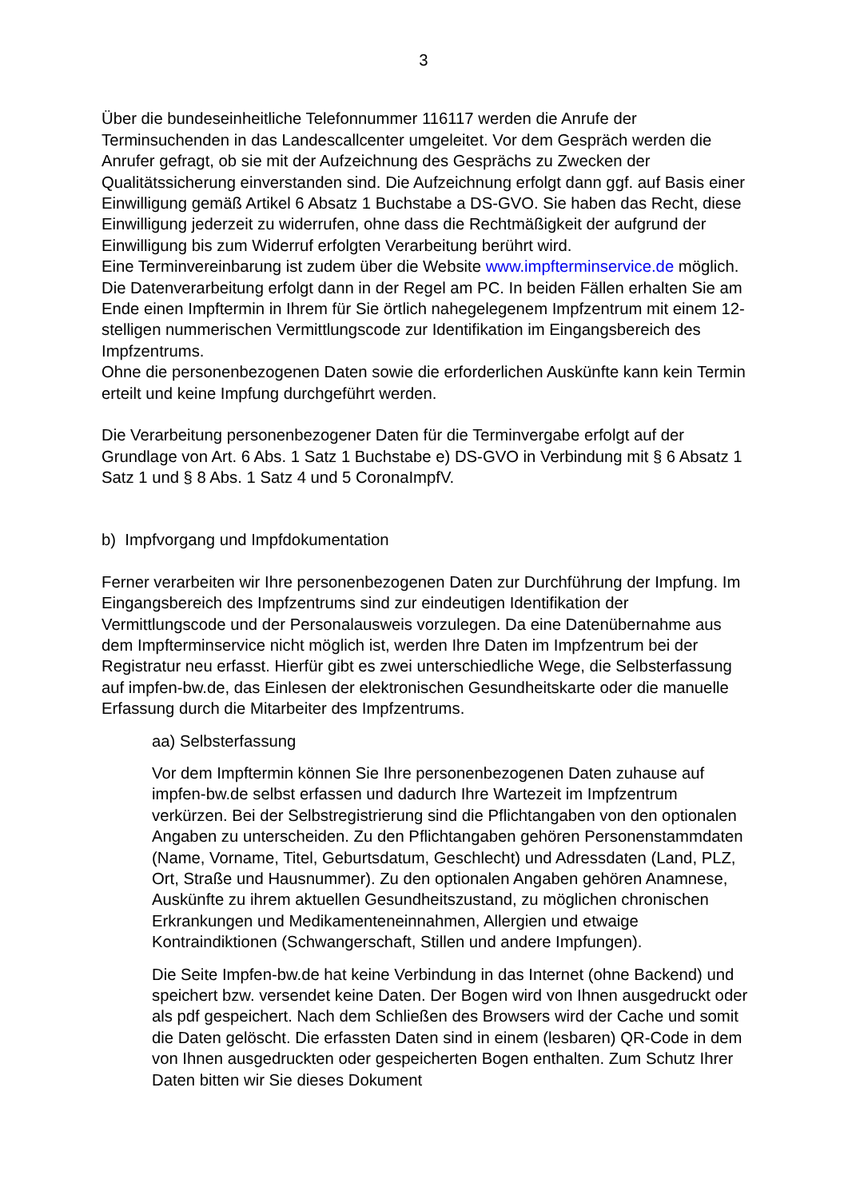3
Über die bundeseinheitliche Telefonnummer 116117 werden die Anrufe der Terminsuchenden in das Landescallcenter umgeleitet. Vor dem Gespräch werden die Anrufer gefragt, ob sie mit der Aufzeichnung des Gesprächs zu Zwecken der Qualitätssicherung einverstanden sind. Die Aufzeichnung erfolgt dann ggf. auf Basis einer Einwilligung gemäß Artikel 6 Absatz 1 Buchstabe a DS-GVO. Sie haben das Recht, diese Einwilligung jederzeit zu widerrufen, ohne dass die Rechtmäßigkeit der aufgrund der Einwilligung bis zum Widerruf erfolgten Verarbeitung berührt wird.
Eine Terminvereinbarung ist zudem über die Website www.impfterminservice.de möglich. Die Datenverarbeitung erfolgt dann in der Regel am PC. In beiden Fällen erhalten Sie am Ende einen Impftermin in Ihrem für Sie örtlich nahegelegenem Impfzentrum mit einem 12-stelligen nummerischen Vermittlungscode zur Identifikation im Eingangsbereich des Impfzentrums.
Ohne die personenbezogenen Daten sowie die erforderlichen Auskünfte kann kein Termin erteilt und keine Impfung durchgeführt werden.
Die Verarbeitung personenbezogener Daten für die Terminvergabe erfolgt auf der Grundlage von Art. 6 Abs. 1 Satz 1 Buchstabe e) DS-GVO in Verbindung mit § 6 Absatz 1 Satz 1 und § 8 Abs. 1 Satz 4 und 5 CoronaImpfV.
b) Impfvorgang und Impfdokumentation
Ferner verarbeiten wir Ihre personenbezogenen Daten zur Durchführung der Impfung. Im Eingangsbereich des Impfzentrums sind zur eindeutigen Identifikation der Vermittlungscode und der Personalausweis vorzulegen. Da eine Datenübernahme aus dem Impfterminservice nicht möglich ist, werden Ihre Daten im Impfzentrum bei der Registratur neu erfasst. Hierfür gibt es zwei unterschiedliche Wege, die Selbsterfassung auf impfen-bw.de, das Einlesen der elektronischen Gesundheitskarte oder die manuelle Erfassung durch die Mitarbeiter des Impfzentrums.
aa) Selbsterfassung
Vor dem Impftermin können Sie Ihre personenbezogenen Daten zuhause auf impfen-bw.de selbst erfassen und dadurch Ihre Wartezeit im Impfzentrum verkürzen. Bei der Selbstregistrierung sind die Pflichtangaben von den optionalen Angaben zu unterscheiden. Zu den Pflichtangaben gehören Personenstammdaten (Name, Vorname, Titel, Geburtsdatum, Geschlecht) und Adressdaten (Land, PLZ, Ort, Straße und Hausnummer). Zu den optionalen Angaben gehören Anamnese, Auskünfte zu ihrem aktuellen Gesundheitszustand, zu möglichen chronischen Erkrankungen und Medikamenteneinnahmen, Allergien und etwaige Kontraindiktionen (Schwangerschaft, Stillen und andere Impfungen).
Die Seite Impfen-bw.de hat keine Verbindung in das Internet (ohne Backend) und speichert bzw. versendet keine Daten. Der Bogen wird von Ihnen ausgedruckt oder als pdf gespeichert. Nach dem Schließen des Browsers wird der Cache und somit die Daten gelöscht. Die erfassten Daten sind in einem (lesbaren) QR-Code in dem von Ihnen ausgedruckten oder gespeicherten Bogen enthalten. Zum Schutz Ihrer Daten bitten wir Sie dieses Dokument